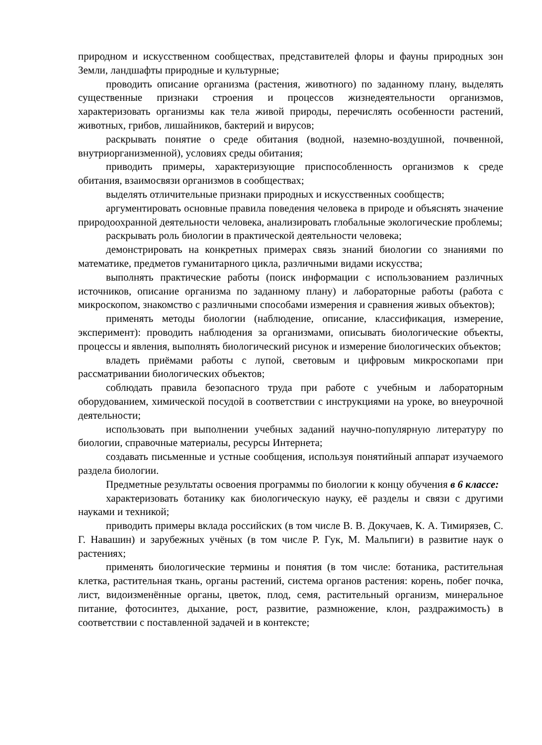природном и искусственном сообществах, представителей флоры и фауны природных зон Земли, ландшафты природные и культурные;
проводить описание организма (растения, животного) по заданному плану, выделять существенные признаки строения и процессов жизнедеятельности организмов, характеризовать организмы как тела живой природы, перечислять особенности растений, животных, грибов, лишайников, бактерий и вирусов;
раскрывать понятие о среде обитания (водной, наземно-воздушной, почвенной, внутриорганизменной), условиях среды обитания;
приводить примеры, характеризующие приспособленность организмов к среде обитания, взаимосвязи организмов в сообществах;
выделять отличительные признаки природных и искусственных сообществ;
аргументировать основные правила поведения человека в природе и объяснять значение природоохранной деятельности человека, анализировать глобальные экологические проблемы;
раскрывать роль биологии в практической деятельности человека;
демонстрировать на конкретных примерах связь знаний биологии со знаниями по математике, предметов гуманитарного цикла, различными видами искусства;
выполнять практические работы (поиск информации с использованием различных источников, описание организма по заданному плану) и лабораторные работы (работа с микроскопом, знакомство с различными способами измерения и сравнения живых объектов);
применять методы биологии (наблюдение, описание, классификация, измерение, эксперимент): проводить наблюдения за организмами, описывать биологические объекты, процессы и явления, выполнять биологический рисунок и измерение биологических объектов;
владеть приёмами работы с лупой, световым и цифровым микроскопами при рассматривании биологических объектов;
соблюдать правила безопасного труда при работе с учебным и лабораторным оборудованием, химической посудой в соответствии с инструкциями на уроке, во внеурочной деятельности;
использовать при выполнении учебных заданий научно-популярную литературу по биологии, справочные материалы, ресурсы Интернета;
создавать письменные и устные сообщения, используя понятийный аппарат изучаемого раздела биологии.
Предметные результаты освоения программы по биологии к концу обучения в 6 классе:
характеризовать ботанику как биологическую науку, её разделы и связи с другими науками и техникой;
приводить примеры вклада российских (в том числе В. В. Докучаев, К. А. Тимирязев, С. Г. Навашин) и зарубежных учёных (в том числе Р. Гук, М. Мальпиги) в развитие наук о растениях;
применять биологические термины и понятия (в том числе: ботаника, растительная клетка, растительная ткань, органы растений, система органов растения: корень, побег почка, лист, видоизменённые органы, цветок, плод, семя, растительный организм, минеральное питание, фотосинтез, дыхание, рост, развитие, размножение, клон, раздражимость) в соответствии с поставленной задачей и в контексте;